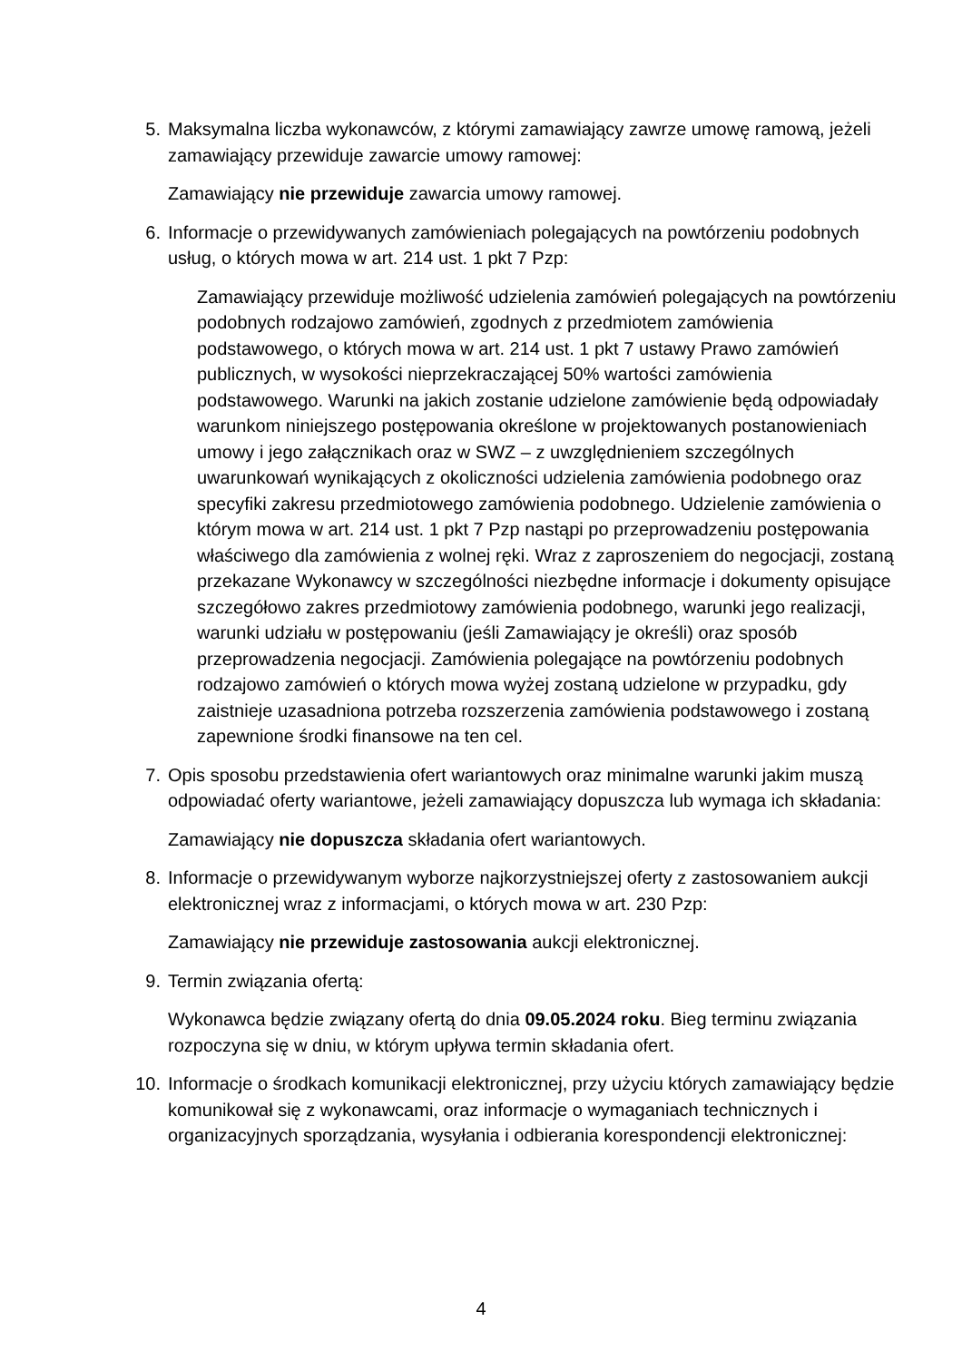5. Maksymalna liczba wykonawców, z którymi zamawiający zawrze umowę ramową, jeżeli zamawiający przewiduje zawarcie umowy ramowej:
Zamawiający nie przewiduje zawarcia umowy ramowej.
6. Informacje o przewidywanych zamówieniach polegających na powtórzeniu podobnych usług, o których mowa w art. 214 ust. 1 pkt 7 Pzp:
Zamawiający przewiduje możliwość udzielenia zamówień polegających na powtórzeniu podobnych rodzajowo zamówień, zgodnych z przedmiotem zamówienia podstawowego, o których mowa w art. 214 ust. 1 pkt 7 ustawy Prawo zamówień publicznych, w wysokości nieprzekraczającej 50% wartości zamówienia podstawowego. Warunki na jakich zostanie udzielone zamówienie będą odpowiadały warunkom niniejszego postępowania określone w projektowanych postanowieniach umowy i jego załącznikach oraz w SWZ – z uwzględnieniem szczególnych uwarunkowań wynikających z okoliczności udzielenia zamówienia podobnego oraz specyfiki zakresu przedmiotowego zamówienia podobnego. Udzielenie zamówienia o którym mowa w art. 214 ust. 1 pkt 7 Pzp nastąpi po przeprowadzeniu postępowania właściwego dla zamówienia z wolnej ręki. Wraz z zaproszeniem do negocjacji, zostaną przekazane Wykonawcy w szczególności niezbędne informacje i dokumenty opisujące szczegółowo zakres przedmiotowy zamówienia podobnego, warunki jego realizacji, warunki udziału w postępowaniu (jeśli Zamawiający je określi) oraz sposób przeprowadzenia negocjacji. Zamówienia polegające na powtórzeniu podobnych rodzajowo zamówień o których mowa wyżej zostaną udzielone w przypadku, gdy zaistnieje uzasadniona potrzeba rozszerzenia zamówienia podstawowego i zostaną zapewnione środki finansowe na ten cel.
7. Opis sposobu przedstawienia ofert wariantowych oraz minimalne warunki jakim muszą odpowiadać oferty wariantowe, jeżeli zamawiający dopuszcza lub wymaga ich składania:
Zamawiający nie dopuszcza składania ofert wariantowych.
8. Informacje o przewidywanym wyborze najkorzystniejszej oferty z zastosowaniem aukcji elektronicznej wraz z informacjami, o których mowa w art. 230 Pzp:
Zamawiający nie przewiduje zastosowania aukcji elektronicznej.
9. Termin związania ofertą:
Wykonawca będzie związany ofertą do dnia 09.05.2024 roku. Bieg terminu związania rozpoczyna się w dniu, w którym upływa termin składania ofert.
10. Informacje o środkach komunikacji elektronicznej, przy użyciu których zamawiający będzie komunikował się z wykonawcami, oraz informacje o wymaganiach technicznych i organizacyjnych sporządzania, wysyłania i odbierania korespondencji elektronicznej:
4